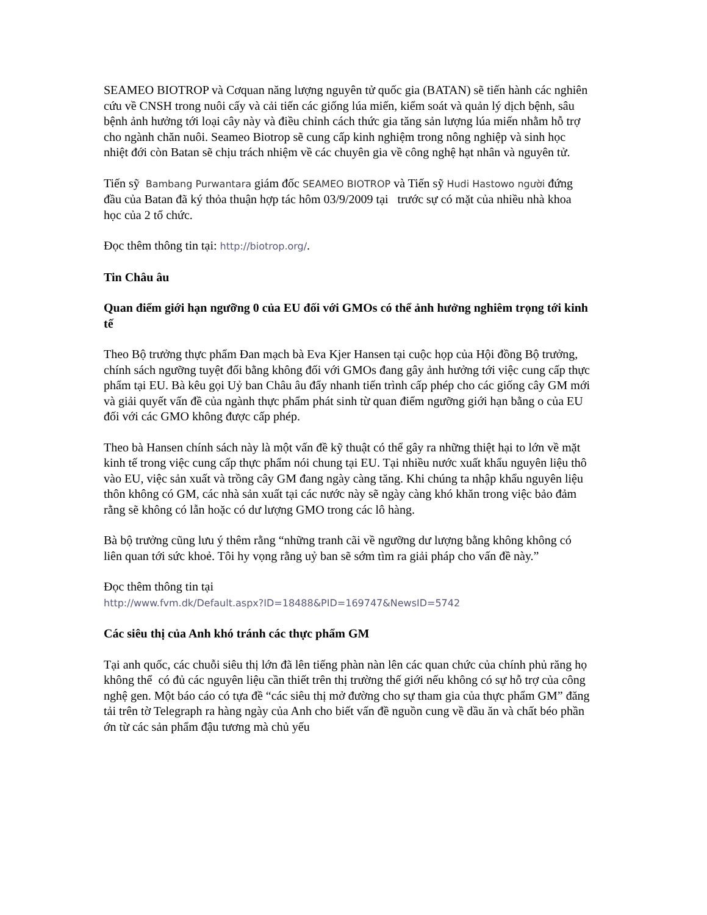SEAMEO BIOTROP và Cơquan năng lượng nguyên tử quốc gia (BATAN) sẽ tiến hành các nghiên cứu về CNSH trong nuôi cấy và cải tiến các giống lúa miến, kiểm soát và quản lý dịch bệnh, sâu bệnh ảnh hưởng tới loại cây này và điều chỉnh cách thức gia tăng sản lượng lúa miến nhằm hỗ trợ cho ngành chăn nuôi. Seameo Biotrop sẽ cung cấp kinh nghiệm trong nông nghiệp và sinh học nhiệt đới còn Batan sẽ chịu trách nhiệm về các chuyên gia về công nghệ hạt nhân và nguyên tử.
Tiến sỹ Bambang Purwantara giám đốc SEAMEO BIOTROP và Tiến sỹ Hudi Hastowo người đứng đầu của Batan đã ký thỏa thuận hợp tác hôm 03/9/2009 tại trước sự có mặt của nhiều nhà khoa học của 2 tổ chức.
Đọc thêm thông tin tại: http://biotrop.org/.
Tin Châu âu
Quan điểm giới hạn ngưỡng 0 của EU đối với GMOs có thể ảnh hưởng nghiêm trọng tới kinh tế
Theo Bộ trưởng thực phẩm Đan mạch bà Eva Kjer Hansen tại cuộc họp của Hội đồng Bộ trưởng, chính sách ngưỡng tuyệt đối bằng không đối với GMOs đang gây ảnh hưởng tới việc cung cấp thực phẩm tại EU. Bà kêu gọi Uỷ ban Châu âu đẩy nhanh tiến trình cấp phép cho các giống cây GM mới và giải quyết vấn đề của ngành thực phẩm phát sinh từ quan điểm ngưỡng giới hạn bằng o của EU đối với các GMO không được cấp phép.
Theo bà Hansen chính sách này là một vấn đề kỹ thuật có thể gây ra những thiệt hại to lớn về mặt kinh tế trong việc cung cấp thực phẩm nói chung tại EU. Tại nhiều nước xuất khẩu nguyên liệu thô vào EU, việc sản xuất và trồng cây GM đang ngày càng tăng. Khi chúng ta nhập khẩu nguyên liệu thôn không có GM, các nhà sản xuất tại các nước này sẽ ngày càng khó khăn trong việc bảo đảm rằng sẽ không có lẫn hoặc có dư lượng GMO trong các lô hàng.
Bà bộ trưởng cũng lưu ý thêm rằng “những tranh cãi về ngưỡng dư lượng bằng không không có liên quan tới sức khoẻ. Tôi hy vọng rằng uỷ ban sẽ sớm tìm ra giải pháp cho vấn đề này.”
Đọc thêm thông tin tại
http://www.fvm.dk/Default.aspx?ID=18488&PID=169747&NewsID=5742
Các siêu thị của Anh khó tránh các thực phẩm GM
Tại anh quốc, các chuỗi siêu thị lớn đã lên tiếng phàn nàn lên các quan chức của chính phủ răng họ không thể có đủ các nguyên liệu cần thiết trên thị trường thế giới nếu không có sự hỗ trợ của công nghệ gen. Một báo cáo có tựa đề “các siêu thị mở đường cho sự tham gia của thực phẩm GM” đăng tải trên tờ Telegraph ra hàng ngày của Anh cho biết vấn đề nguồn cung về dầu ăn và chất béo phần ớn từ các sản phẩm đậu tương mà chủ yếu